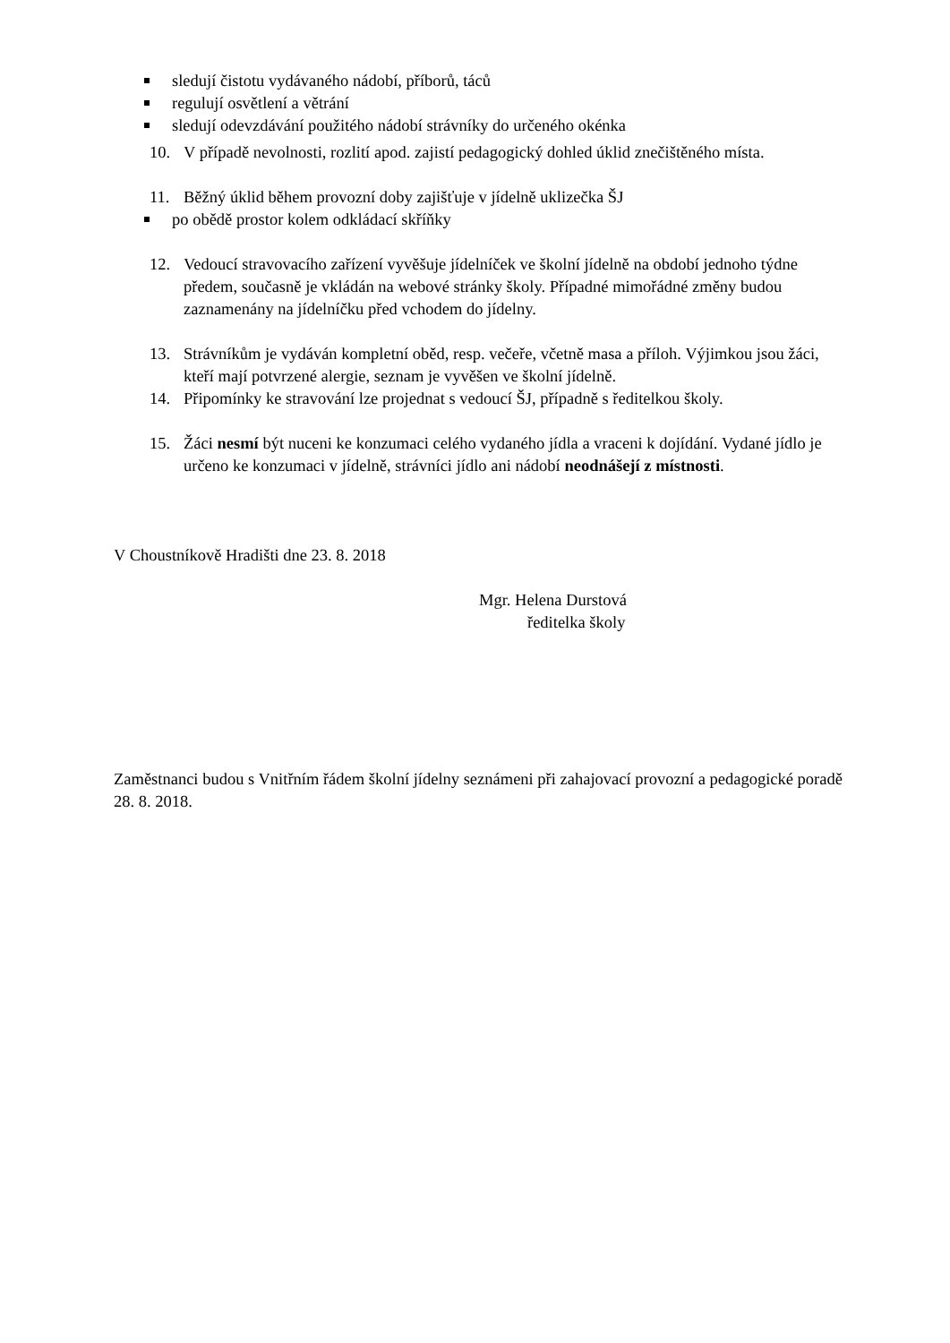sledují čistotu vydávaného nádobí, příborů, táců
regulují osvětlení a větrání
sledují odevzdávání použitého nádobí strávníky do určeného okénka
10. V případě nevolnosti, rozlití apod. zajistí pedagogický dohled úklid znečištěného místa.
11. Běžný úklid během provozní doby zajišťuje v jídelně uklizečka ŠJ
po obědě prostor kolem odkládací skříňky
12. Vedoucí stravovacího zařízení vyvěšuje jídelníček ve školní jídelně na období jednoho týdne předem, současně je vkládán na webové stránky školy. Případné mimořádné změny budou zaznamenány na jídelníčku před vchodem do jídelny.
13. Strávníkům je vydáván kompletní oběd, resp. večeře, včetně masa a příloh. Výjimkou jsou žáci, kteří mají potvrzené alergie, seznam je vyvěšen ve školní jídelně.
14. Připomínky ke stravování lze projednat s vedoucí ŠJ, případně s ředitelkou školy.
15. Žáci nesmí být nuceni ke konzumaci celého vydaného jídla a vraceni k dojídání. Vydané jídlo je určeno ke konzumaci v jídelně, strávníci jídlo ani nádobí neodnášejí z místnosti.
V Choustníkově Hradišti dne 23. 8. 2018
Mgr. Helena Durstová
ředitelka školy
Zaměstnanci budou s Vnitřním řádem školní jídelny seznámeni při zahajovací provozní a pedagogické poradě 28. 8. 2018.